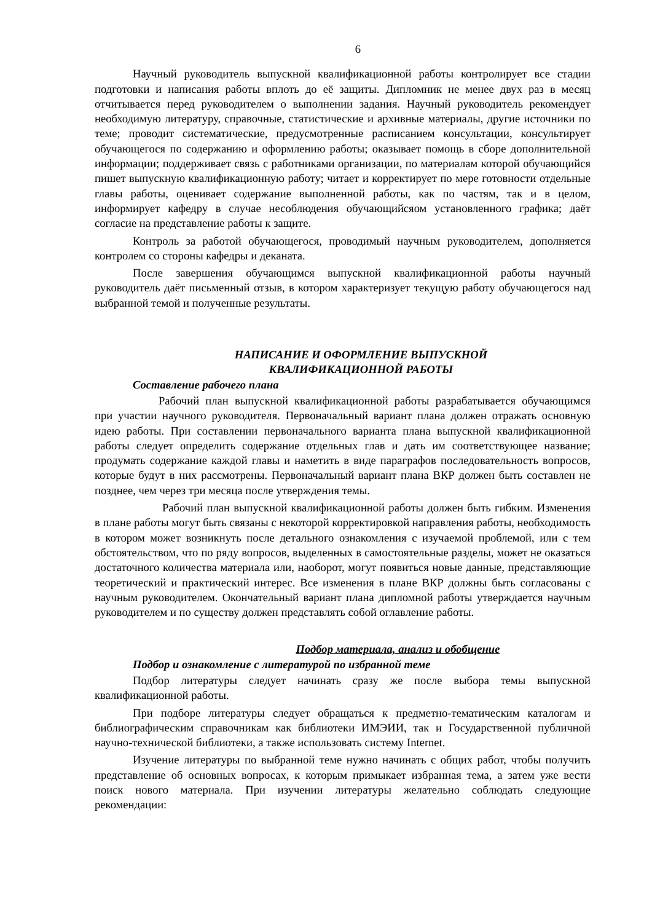6
Научный руководитель выпускной квалификационной работы контролирует все стадии подготовки и написания работы вплоть до её защиты. Дипломник не менее двух раз в месяц отчитывается перед руководителем о выполнении задания. Научный руководитель рекомендует необходимую литературу, справочные, статистические и архивные материалы, другие источники по теме; проводит систематические, предусмотренные расписанием консультации, консультирует обучающегося по содержанию и оформлению работы; оказывает помощь в сборе дополнительной информации; поддерживает связь с работниками организации, по материалам которой обучающийся пишет выпускную квалификационную работу; читает и корректирует по мере готовности отдельные главы работы, оценивает содержание выполненной работы, как по частям, так и в целом, информирует кафедру в случае несоблюдения обучающийсяом установленного графика; даёт согласие на представление работы к защите.
Контроль за работой обучающегося, проводимый научным руководителем, дополняется контролем со стороны кафедры и деканата.
После завершения обучающимся выпускной квалификационной работы научный руководитель даёт письменный отзыв, в котором характеризует текущую работу обучающегося над выбранной темой и полученные результаты.
НАПИСАНИЕ И ОФОРМЛЕНИЕ ВЫПУСКНОЙ
КВАЛИФИКАЦИОННОЙ РАБОТЫ
Составление рабочего плана
Рабочий план выпускной квалификационной работы разрабатывается обучающимся при участии научного руководителя. Первоначальный вариант плана должен отражать основную идею работы. При составлении первоначального варианта плана выпускной квалификационной работы следует определить содержание отдельных глав и дать им соответствующее название; продумать содержание каждой главы и наметить в виде параграфов последовательность вопросов, которые будут в них рассмотрены. Первоначальный вариант плана ВКР должен быть составлен не позднее, чем через три месяца после утверждения темы.
Рабочий план выпускной квалификационной работы должен быть гибким. Изменения в плане работы могут быть связаны с некоторой корректировкой направления работы, необходимость в котором может возникнуть после детального ознакомления с изучаемой проблемой, или с тем обстоятельством, что по ряду вопросов, выделенных в самостоятельные разделы, может не оказаться достаточного количества материала или, наоборот, могут появиться новые данные, представляющие теоретический и практический интерес. Все изменения в плане ВКР должны быть согласованы с научным руководителем. Окончательный вариант плана дипломной работы утверждается научным руководителем и по существу должен представлять собой оглавление работы.
Подбор материала, анализ и обобщение
Подбор и ознакомление с литературой по избранной теме
Подбор литературы следует начинать сразу же после выбора темы выпускной квалификационной работы.
При подборе литературы следует обращаться к предметно-тематическим каталогам и библиографическим справочникам как библиотеки ИМЭИИ, так и Государственной публичной научно-технической библиотеки, а также использовать систему Internet.
Изучение литературы по выбранной теме нужно начинать с общих работ, чтобы получить представление об основных вопросах, к которым примыкает избранная тема, а затем уже вести поиск нового материала. При изучении литературы желательно соблюдать следующие рекомендации: